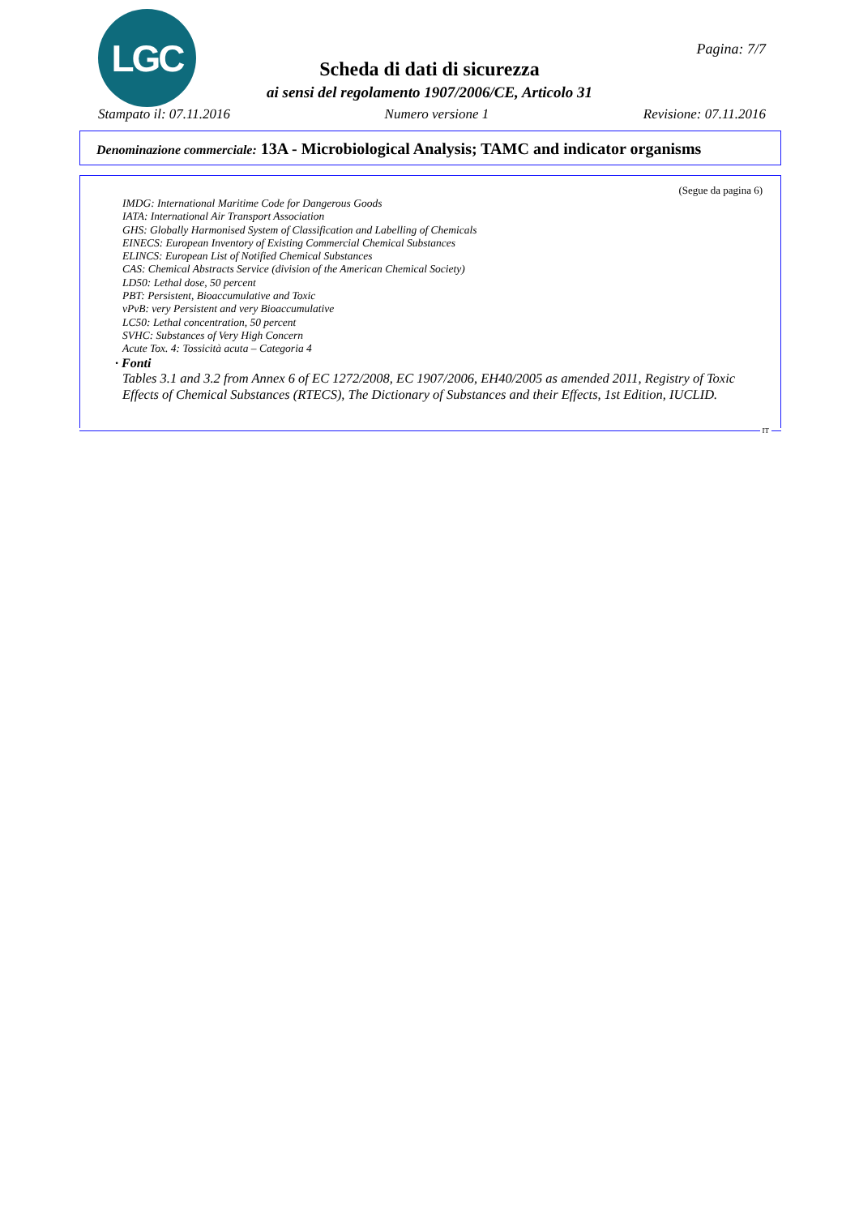LGC Pagina: 7/7
Scheda di dati di sicurezza
ai sensi del regolamento 1907/2006/CE, Articolo 31
Stampato il: 07.11.2016 Numero versione 1 Revisione: 07.11.2016
Denominazione commerciale: 13A - Microbiological Analysis; TAMC and indicator organisms
(Segue da pagina 6)
IMDG: International Maritime Code for Dangerous Goods
IATA: International Air Transport Association
GHS: Globally Harmonised System of Classification and Labelling of Chemicals
EINECS: European Inventory of Existing Commercial Chemical Substances
ELINCS: European List of Notified Chemical Substances
CAS: Chemical Abstracts Service (division of the American Chemical Society)
LD50: Lethal dose, 50 percent
PBT: Persistent, Bioaccumulative and Toxic
vPvB: very Persistent and very Bioaccumulative
LC50: Lethal concentration, 50 percent
SVHC: Substances of Very High Concern
Acute Tox. 4: Tossicità acuta – Categoria 4
· Fonti
Tables 3.1 and 3.2 from Annex 6 of EC 1272/2008, EC 1907/2006, EH40/2005 as amended 2011, Registry of Toxic Effects of Chemical Substances (RTECS), The Dictionary of Substances and their Effects, 1st Edition, IUCLID.
IT